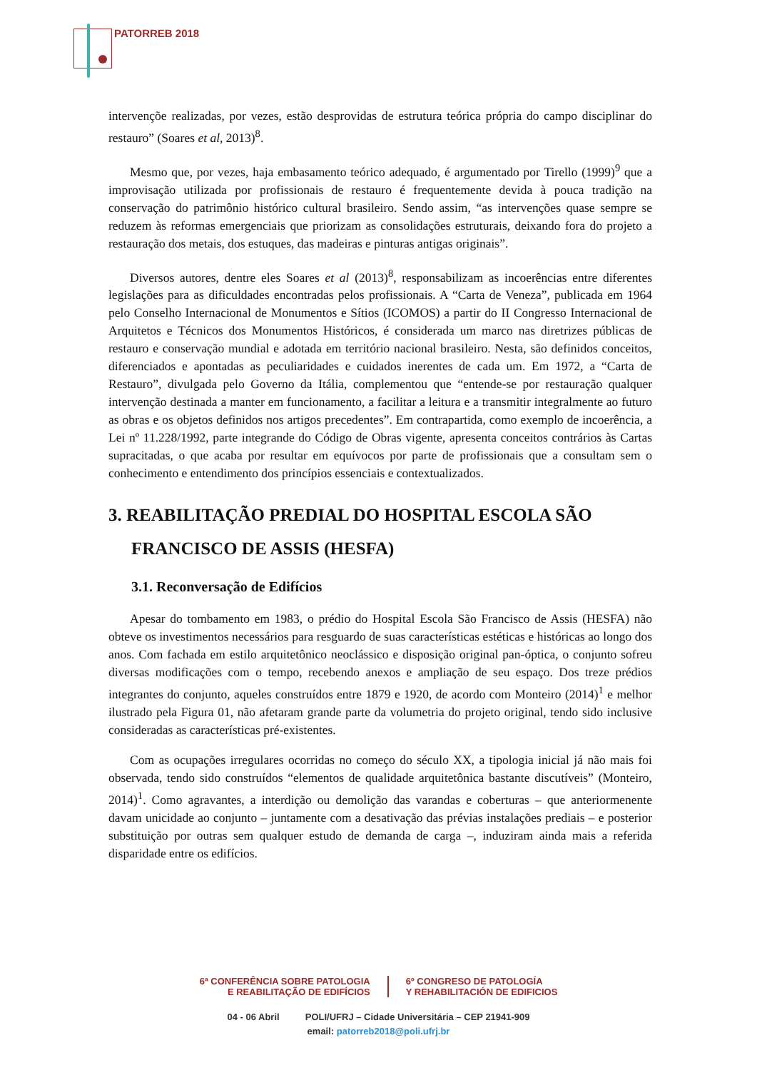PATORREB 2018
intervençõe realizadas, por vezes, estão desprovidas de estrutura teórica própria do campo disciplinar do restauro” (Soares et al, 2013)<sup>8</sup>.
Mesmo que, por vezes, haja embasamento teórico adequado, é argumentado por Tirello (1999)<sup>9</sup> que a improvisação utilizada por profissionais de restauro é frequentemente devida à pouca tradição na conservação do patrimônio histórico cultural brasileiro. Sendo assim, “as intervenções quase sempre se reduzem às reformas emergenciais que priorizam as consolidações estruturais, deixando fora do projeto a restauração dos metais, dos estuques, das madeiras e pinturas antigas originais”.
Diversos autores, dentre eles Soares et al (2013)<sup>8</sup>, responsabilizam as incoerências entre diferentes legislações para as dificuldades encontradas pelos profissionais. A “Carta de Veneza”, publicada em 1964 pelo Conselho Internacional de Monumentos e Sítios (ICOMOS) a partir do II Congresso Internacional de Arquitetos e Técnicos dos Monumentos Históricos, é considerada um marco nas diretrizes públicas de restauro e conservação mundial e adotada em território nacional brasileiro. Nesta, são definidos conceitos, diferenciados e apontadas as peculiaridades e cuidados inerentes de cada um. Em 1972, a “Carta de Restauro”, divulgada pelo Governo da Itália, complementou que “entende-se por restauração qualquer intervenção destinada a manter em funcionamento, a facilitar a leitura e a transmitir integralmente ao futuro as obras e os objetos definidos nos artigos precedentes”. Em contrapartida, como exemplo de incoerência, a Lei nº 11.228/1992, parte integrande do Código de Obras vigente, apresenta conceitos contrários às Cartas supracitadas, o que acaba por resultar em equívocos por parte de profissionais que a consultam sem o conhecimento e entendimento dos princípios essenciais e contextualizados.
3. REABILITAÇÃO PREDIAL DO HOSPITAL ESCOLA SÃO FRANCISCO DE ASSIS (HESFA)
3.1. Reconversação de Edifícios
Apesar do tombamento em 1983, o prédio do Hospital Escola São Francisco de Assis (HESFA) não obteve os investimentos necessários para resguardo de suas características estéticas e históricas ao longo dos anos. Com fachada em estilo arquitetônico neoclássico e disposição original pan-óptica, o conjunto sofreu diversas modificações com o tempo, recebendo anexos e ampliação de seu espaço. Dos treze prédios integrantes do conjunto, aqueles construídos entre 1879 e 1920, de acordo com Monteiro (2014)<sup>1</sup> e melhor ilustrado pela Figura 01, não afetaram grande parte da volumetria do projeto original, tendo sido inclusive consideradas as características pré-existentes.
Com as ocupações irregulares ocorridas no começo do século XX, a tipologia inicial já não mais foi observada, tendo sido construídos “elementos de qualidade arquitetônica bastante discutíveis” (Monteiro, 2014)<sup>1</sup>. Como agravantes, a interdição ou demolição das varandas e coberturas – que anteriormenente davam unicidade ao conjunto – juntamente com a desativação das prévias instalações prediais – e posterior substituição por outras sem qualquer estudo de demanda de carga –, induziram ainda mais a referida disparidade entre os edifícios.
6ª CONFERÊNCIA SOBRE PATOLOGIA
E REABILITAÇÃO DE EDIFÍCIOS
6º CONGRESO DE PATOLOGÍA
Y REHABILITACIÓN DE EDIFICIOS
04 - 06 Abril POLI/UFRJ – Cidade Universitária – CEP 21941-909
email: patorreb2018@poli.ufrj.br